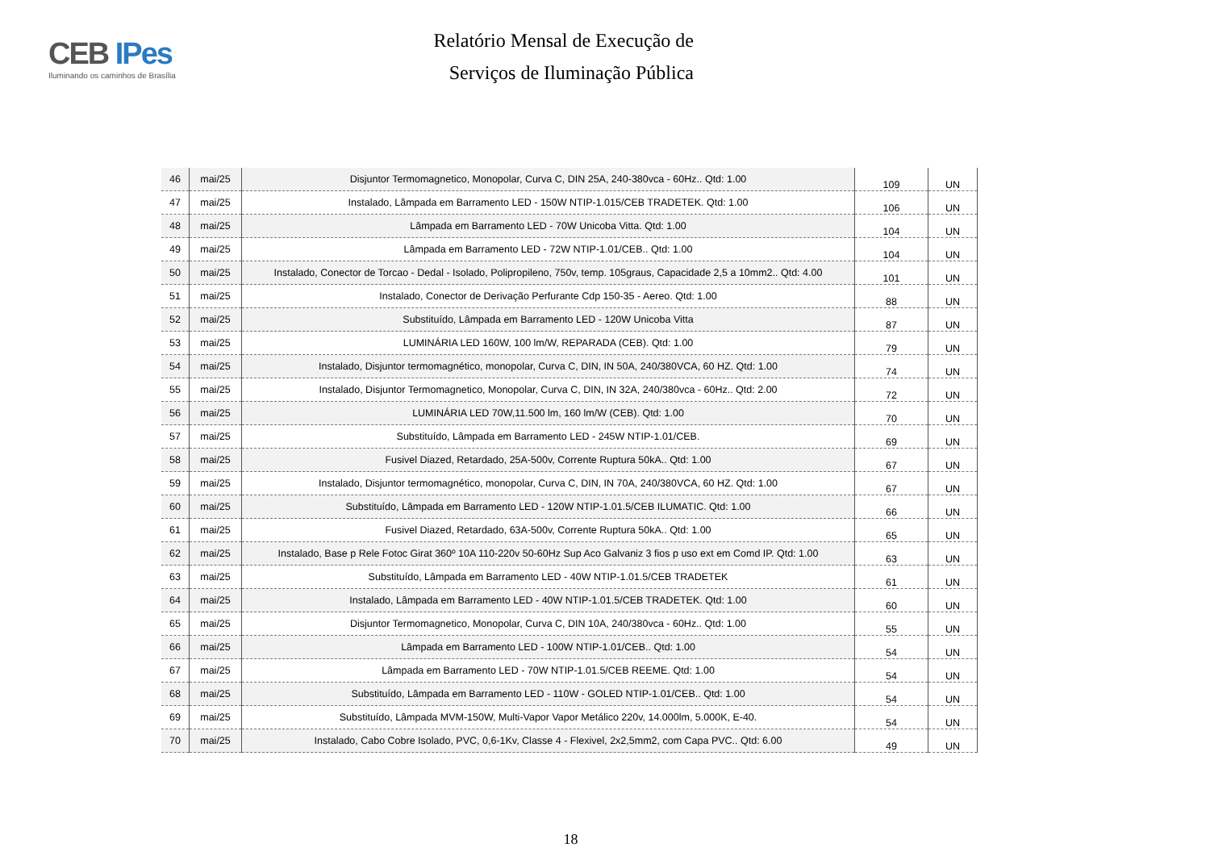CEB IPes
Iluminando os caminhos de Brasília
Relatório Mensal de Execução de
Serviços de Iluminação Pública
| 46 | mai/25 | Disjuntor Termomagnetico, Monopolar, Curva C, DIN 25A, 240-380vca - 60Hz.. Qtd: 1.00 | 109 | UN |
| 47 | mai/25 | Instalado, Lâmpada em Barramento LED - 150W NTIP-1.015/CEB TRADETEK. Qtd: 1.00 | 106 | UN |
| 48 | mai/25 | Lâmpada em Barramento LED - 70W Unicoba Vitta. Qtd: 1.00 | 104 | UN |
| 49 | mai/25 | Lâmpada em Barramento LED - 72W NTIP-1.01/CEB.. Qtd: 1.00 | 104 | UN |
| 50 | mai/25 | Instalado, Conector de Torcao - Dedal - Isolado, Polipropileno, 750v, temp. 105graus, Capacidade 2,5 a 10mm2.. Qtd: 4.00 | 101 | UN |
| 51 | mai/25 | Instalado, Conector de Derivação Perfurante Cdp 150-35 - Aereo. Qtd: 1.00 | 88 | UN |
| 52 | mai/25 | Substituído, Lâmpada em Barramento LED - 120W Unicoba Vitta | 87 | UN |
| 53 | mai/25 | LUMINÁRIA LED 160W, 100 lm/W, REPARADA (CEB). Qtd: 1.00 | 79 | UN |
| 54 | mai/25 | Instalado, Disjuntor termomagnético, monopolar, Curva C, DIN, IN 50A, 240/380VCA, 60 HZ. Qtd: 1.00 | 74 | UN |
| 55 | mai/25 | Instalado, Disjuntor Termomagnetico, Monopolar, Curva C, DIN, IN 32A, 240/380vca - 60Hz.. Qtd: 2.00 | 72 | UN |
| 56 | mai/25 | LUMINÁRIA LED 70W,11.500 lm, 160 lm/W (CEB). Qtd: 1.00 | 70 | UN |
| 57 | mai/25 | Substituído, Lâmpada em Barramento LED - 245W NTIP-1.01/CEB. | 69 | UN |
| 58 | mai/25 | Fusivel Diazed, Retardado, 25A-500v, Corrente Ruptura 50kA.. Qtd: 1.00 | 67 | UN |
| 59 | mai/25 | Instalado, Disjuntor termomagnético, monopolar, Curva C, DIN, IN 70A, 240/380VCA, 60 HZ. Qtd: 1.00 | 67 | UN |
| 60 | mai/25 | Substituído, Lâmpada em Barramento LED - 120W NTIP-1.01.5/CEB ILUMATIC. Qtd: 1.00 | 66 | UN |
| 61 | mai/25 | Fusivel Diazed, Retardado, 63A-500v, Corrente Ruptura 50kA.. Qtd: 1.00 | 65 | UN |
| 62 | mai/25 | Instalado, Base p Rele Fotoc Girat 360º 10A 110-220v 50-60Hz Sup Aco Galvaniz 3 fios p uso ext em Comd IP. Qtd: 1.00 | 63 | UN |
| 63 | mai/25 | Substituído, Lâmpada em Barramento LED - 40W NTIP-1.01.5/CEB TRADETEK | 61 | UN |
| 64 | mai/25 | Instalado, Lâmpada em Barramento LED - 40W NTIP-1.01.5/CEB TRADETEK. Qtd: 1.00 | 60 | UN |
| 65 | mai/25 | Disjuntor Termomagnetico, Monopolar, Curva C, DIN 10A, 240/380vca - 60Hz.. Qtd: 1.00 | 55 | UN |
| 66 | mai/25 | Lâmpada em Barramento LED - 100W NTIP-1.01/CEB.. Qtd: 1.00 | 54 | UN |
| 67 | mai/25 | Lâmpada em Barramento LED - 70W NTIP-1.01.5/CEB REEME. Qtd: 1.00 | 54 | UN |
| 68 | mai/25 | Substituído, Lâmpada em Barramento LED - 110W - GOLED NTIP-1.01/CEB.. Qtd: 1.00 | 54 | UN |
| 69 | mai/25 | Substituído, Lâmpada MVM-150W, Multi-Vapor Vapor Metálico 220v, 14.000lm, 5.000K, E-40. | 54 | UN |
| 70 | mai/25 | Instalado, Cabo Cobre Isolado, PVC, 0,6-1Kv, Classe 4 - Flexivel, 2x2,5mm2, com Capa PVC.. Qtd: 6.00 | 49 | UN |
18